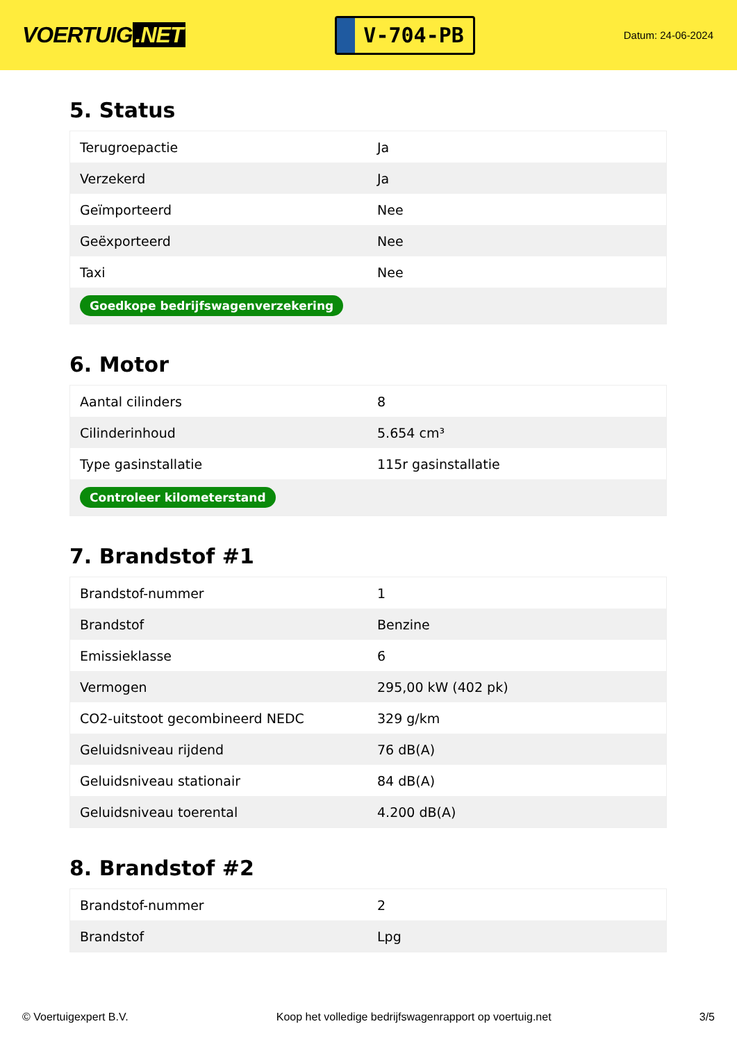VOERTUIG.NET
V-704-PB
Datum: 24-06-2024
5. Status
| Terugroepactie | Ja |
| Verzekerd | Ja |
| Geïmporteerd | Nee |
| Geëxporteerd | Nee |
| Taxi | Nee |
| Goedkope bedrijfswagenverzekering | |
6. Motor
| Aantal cilinders | 8 |
| Cilinderinhoud | 5.654 cm³ |
| Type gasinstallatie | 115r gasinstallatie |
| Controleer kilometerstand | |
7. Brandstof #1
| Brandstof-nummer | 1 |
| Brandstof | Benzine |
| Emissieklasse | 6 |
| Vermogen | 295,00 kW (402 pk) |
| CO2-uitstoot gecombineerd NEDC | 329 g/km |
| Geluidsniveau rijdend | 76 dB(A) |
| Geluidsniveau stationair | 84 dB(A) |
| Geluidsniveau toerental | 4.200 dB(A) |
8. Brandstof #2
| Brandstof-nummer | 2 |
| Brandstof | Lpg |
© Voertuigexpert B.V. Koop het volledige bedrijfswagenrapport op voertuig.net 3/5